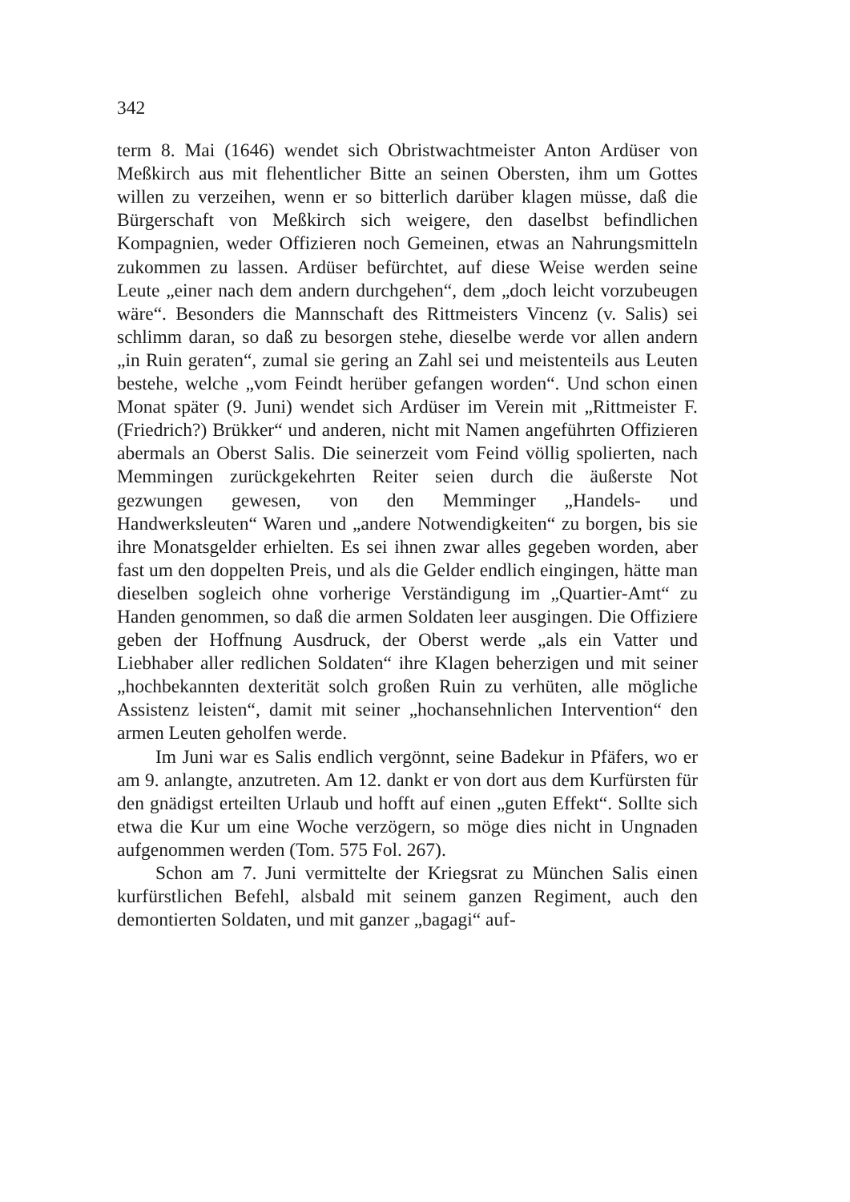342
term 8. Mai (1646) wendet sich Obristwachtmeister Anton Ardüser von Meßkirch aus mit flehentlicher Bitte an seinen Obersten, ihm um Gottes willen zu verzeihen, wenn er so bitterlich darüber klagen müsse, daß die Bürgerschaft von Meßkirch sich weigere, den daselbst befindlichen Kompagnien, weder Offizieren noch Gemeinen, etwas an Nahrungsmitteln zukommen zu lassen. Ardüser befürchtet, auf diese Weise werden seine Leute „einer nach dem andern durchgehen“, dem „doch leicht vorzubeugen wäre“. Besonders die Mannschaft des Rittmeisters Vincenz (v. Salis) sei schlimm daran, so daß zu besorgen stehe, dieselbe werde vor allen andern „in Ruin geraten“, zumal sie gering an Zahl sei und meistenteils aus Leuten bestehe, welche „vom Feindt herüber gefangen worden“. Und schon einen Monat später (9. Juni) wendet sich Ardüser im Verein mit „Rittmeister F. (Friedrich?) Brükker“ und anderen, nicht mit Namen angeführten Offizieren abermals an Oberst Salis. Die seinerzeit vom Feind völlig spolierten, nach Memmingen zurückgekehrten Reiter seien durch die äußerste Not gezwungen gewesen, von den Memminger „Handels- und Handwerksleuten“ Waren und „andere Notwendigkeiten“ zu borgen, bis sie ihre Monatsgelder erhielten. Es sei ihnen zwar alles gegeben worden, aber fast um den doppelten Preis, und als die Gelder endlich eingingen, hätte man dieselben sogleich ohne vorherige Verständigung im „Quartier-Amt“ zu Handen genommen, so daß die armen Soldaten leer ausgingen. Die Offiziere geben der Hoffnung Ausdruck, der Oberst werde „als ein Vatter und Liebhaber aller redlichen Soldaten“ ihre Klagen beherzigen und mit seiner „hochbekannten dexterität solch großen Ruin zu verhüten, alle mögliche Assistenz leisten“, damit mit seiner „hochansehnlichen Intervention“ den armen Leuten geholfen werde.
Im Juni war es Salis endlich vergönnt, seine Badekur in Pfäfers, wo er am 9. anlangte, anzutreten. Am 12. dankt er von dort aus dem Kurfürsten für den gnädigst erteilten Urlaub und hofft auf einen „guten Effekt“. Sollte sich etwa die Kur um eine Woche verzögern, so möge dies nicht in Ungnaden aufgenommen werden (Tom. 575 Fol. 267).
Schon am 7. Juni vermittelte der Kriegsrat zu München Salis einen kurfürstlichen Befehl, alsbald mit seinem ganzen Regiment, auch den demontierten Soldaten, und mit ganzer „bagagi“ auf-